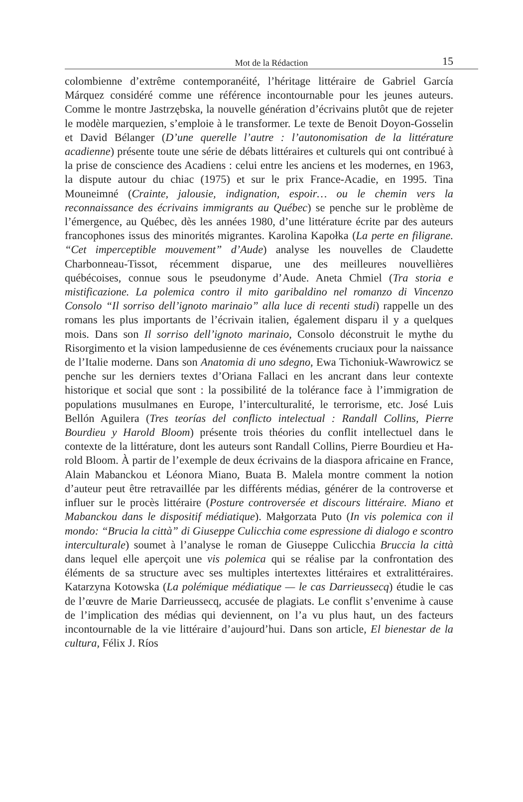Mot de la Rédaction 15
colombienne d’extrême contemporanéité, l’héritage littéraire de Gabriel García Márquez considéré comme une référence incontournable pour les jeunes auteurs. Comme le montre Jastrzębska, la nouvelle génération d’écrivains plutôt que de rejeter le modèle marquezien, s’emploie à le transformer. Le texte de Benoit Doyon-Gosselin et David Bélanger (D’une querelle l’autre : l’autonomisation de la littérature acadienne) présente toute une série de débats littéraires et culturels qui ont contribué à la prise de conscience des Acadiens : celui entre les anciens et les modernes, en 1963, la dispute autour du chiac (1975) et sur le prix France-Acadie, en 1995. Tina Mouneimné (Crainte, jalousie, indignation, espoir… ou le chemin vers la reconnaissance des écrivains immigrants au Québec) se penche sur le problème de l’émergence, au Québec, dès les années 1980, d’une littéra­ture écrite par des auteurs francophones issus des minorités migrantes. Karolina Kapołka (La perte en filigrane. “Cet imperceptible mouvement” d’Aude) analyse les nouvelles de Claudette Charbonneau-Tissot, récemment disparue, une des meilleures nouvellières québécoises, connue sous le pseudonyme d’Aude. Aneta Chmiel (Tra storia e mistificazione. La polemica contro il mito garibaldino nel romanzo di Vincenzo Consolo “Il sorriso dell’ignoto marinaio” alla luce di recenti studi) rappelle un des romans les plus importants de l’écrivain italien, également disparu il y a quelques mois. Dans son Il sorriso dell’ignoto mari­naio, Consolo déconstruit le mythe du Risorgimento et la vision lampedusienne de ces événements cruciaux pour la naissance de l’Italie moderne. Dans son Anatomia di uno sdegno, Ewa Tichoniuk-Wawrowicz se penche sur les derniers textes d’Oriana Fallaci en les ancrant dans leur contexte historique et social que sont : la possibilité de la tolérance face à l’immigration de populations musul­manes en Europe, l’interculturalité, le terrorisme, etc. José Luis Bellón Agui­lera (Tres teorías del conflicto intelectual : Randall Collins, Pierre Bourdieu y Harold Bloom) présente trois théories du conflit intellectuel dans le contexte de la littérature, dont les auteurs sont Randall Collins, Pierre Bourdieu et Ha­rold Bloom. À partir de l’exemple de deux écrivains de la diaspora africaine en France, Alain Mabanckou et Léonora Miano, Buata B. Malela montre comment la notion d’auteur peut être retravaillée par les différents médias, générer de la controverse et influer sur le procès littéraire (Posture controversée et discours littéraire. Miano et Mabanckou dans le dispositif médiatique). Małgorzata Puto (In vis polemica con il mondo: “Brucia la città” di Giuseppe Culicchia come espressione di dialogo e scontro interculturale) soumet à l’analyse le roman de Giuseppe Culicchia Bruccia la città dans lequel elle aperçoit une vis polemica qui se réalise par la confrontation des éléments de sa structure avec ses multiples intertextes littéraires et extralittéraires. Katarzyna Kotowska (La polémique mé­diatique — le cas Darrieussecq) étudie le cas de l’œuvre de Marie Darrieussecq, accusée de plagiats. Le conflit s’envenime à cause de l’implication des médias qui deviennent, on l’a vu plus haut, un des facteurs incontournable de la vie littéraire d’aujourd’hui. Dans son article, El bienestar de la cultura, Félix J. Ríos